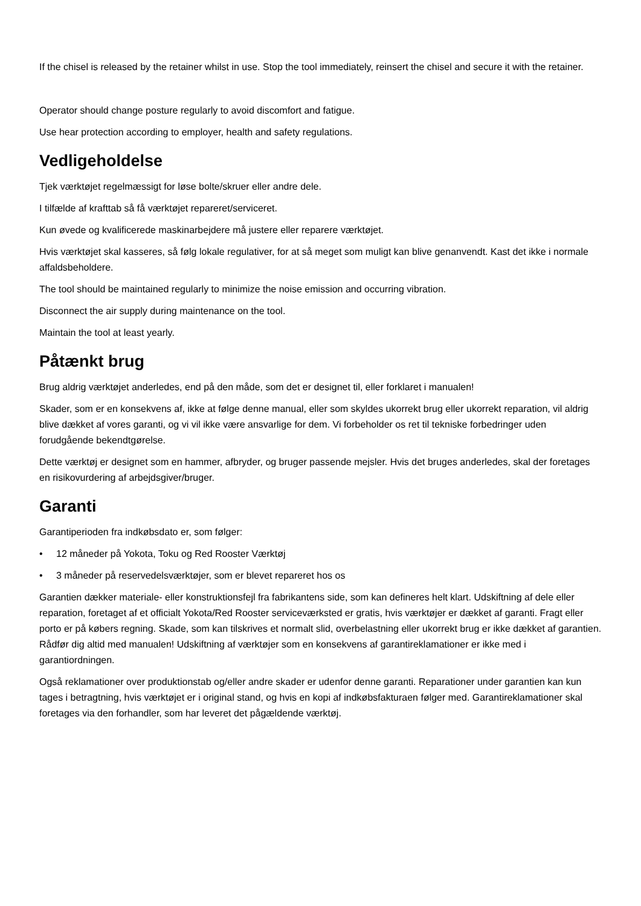If the chisel is released by the retainer whilst in use. Stop the tool immediately, reinsert the chisel and secure it with the retainer.
Operator should change posture regularly to avoid discomfort and fatigue.
Use hear protection according to employer, health and safety regulations.
Vedligeholdelse
Tjek værktøjet regelmæssigt for løse bolte/skruer eller andre dele.
I tilfælde af krafttab så få værktøjet repareret/serviceret.
Kun øvede og kvalificerede maskinarbejdere må justere eller reparere værktøjet.
Hvis værktøjet skal kasseres, så følg lokale regulativer, for at så meget som muligt kan blive genanvendt. Kast det ikke i normale affaldsbeholdere.
The tool should be maintained regularly to minimize the noise emission and occurring vibration.
Disconnect the air supply during maintenance on the tool.
Maintain the tool at least yearly.
Påtænkt brug
Brug aldrig værktøjet anderledes, end på den måde, som det er designet til, eller forklaret i manualen!
Skader, som er en konsekvens af, ikke at følge denne manual, eller som skyldes ukorrekt brug eller ukorrekt reparation, vil aldrig blive dækket af vores garanti, og vi vil ikke være ansvarlige for dem. Vi forbeholder os ret til tekniske forbedringer uden forudgående bekendtgørelse.
Dette værktøj er designet som en hammer, afbryder, og bruger passende mejsler. Hvis det bruges anderledes, skal der foretages en risikovurdering af arbejdsgiver/bruger.
Garanti
Garantiperioden fra indkøbsdato er, som følger:
• 12 måneder på Yokota, Toku og Red Rooster Værktøj
• 3 måneder på reservedelsværktøjer, som er blevet repareret hos os
Garantien dækker materiale- eller konstruktionsfejl fra fabrikantens side, som kan defineres helt klart. Udskiftning af dele eller reparation, foretaget af et officialt Yokota/Red Rooster serviceværksted er gratis, hvis værktøjer er dækket af garanti. Fragt eller porto er på købers regning. Skade, som kan tilskrives et normalt slid, overbelastning eller ukorrekt brug er ikke dækket af garantien. Rådfør dig altid med manualen! Udskiftning af værktøjer som en konsekvens af garantireklamationer er ikke med i garantiordningen.
Også reklamationer over produktionstab og/eller andre skader er udenfor denne garanti. Reparationer under garantien kan kun tages i betragtning, hvis værktøjet er i original stand, og hvis en kopi af indkøbsfakturaen følger med. Garantireklamationer skal foretages via den forhandler, som har leveret det pågældende værktøj.